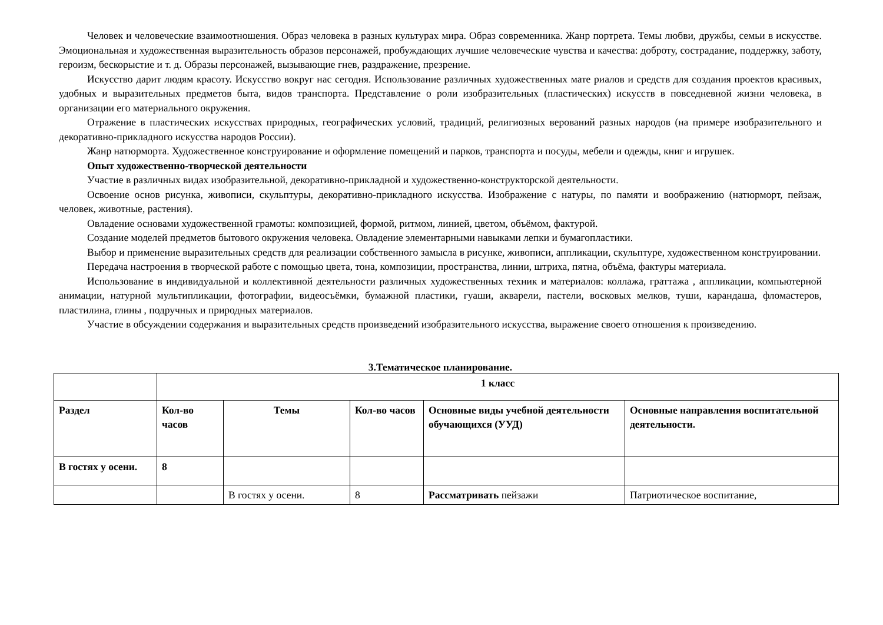Человек и человеческие взаимоотношения. Образ человека в разных культурах мира. Образ современника. Жанр портрета. Темы любви, дружбы, семьи в искусстве. Эмоциональная и художественная выразительность образов персонажей, пробуждающих лучшие человеческие чувства и качества: доброту, сострадание, поддержку, заботу, героизм, бескорыстие и т. д. Образы персонажей, вызывающие гнев, раздражение, презрение.
Искусство дарит людям красоту. Искусство вокруг нас сегодня. Использование различных художественных мате риалов и средств для создания проектов красивых, удобных и выразительных предметов быта, видов транспорта. Представление о роли изобразительных (пластических) искусств в повседневной жизни человека, в организации его материального окружения.
Отражение в пластических искусствах природных, географических условий, традиций, религиозных верований разных народов (на примере изобразительного и декоративно-прикладного искусства народов России).
Жанр натюрморта. Художественное конструирование и оформление помещений и парков, транспорта и посуды, мебели и одежды, книг и игрушек.
Опыт художественно-творческой деятельности
Участие в различных видах изобразительной, декоративно-прикладной и художественно-конструкторской деятельности.
Освоение основ рисунка, живописи, скульптуры, декоративно-прикладного искусства. Изображение с натуры, по памяти и воображению (натюрморт, пейзаж, человек, животные, растения).
Овладение основами художественной грамоты: композицией, формой, ритмом, линией, цветом, объёмом, фактурой.
Создание моделей предметов бытового окружения человека. Овладение элементарными навыками лепки и бумагопластики.
Выбор и применение выразительных средств для реализации собственного замысла в рисунке, живописи, аппликации, скульптуре, художественном конструировании.
Передача настроения в творческой работе с помощью цвета, тона, композиции, пространства, линии, штриха, пятна, объёма, фактуры материала.
Использование в индивидуальной и коллективной деятельности различных художественных техник и материалов: коллажа, граттажа , аппликации, компьютерной анимации, натурной мультипликации, фотографии, видеосъёмки, бумажной пластики, гуаши, акварели, пастели, восковых мелков, туши, карандаша, фломастеров, пластилина, глины , подручных и природных материалов.
Участие в обсуждении содержания и выразительных средств произведений изобразительного искусства, выражение своего отношения к произведению.
3.Тематическое планирование.
| | 1 класс | | | | |
| Раздел | Кол-во часов | Темы | Кол-во часов | Основные виды учебной деятельности обучающихся (УУД) | Основные направления воспитательной деятельности. |
| В гостях у осени. | 8 | | | | |
| | | В гостях у осени. | 8 | Рассматривать пейзажи | Патриотическое воспитание, |